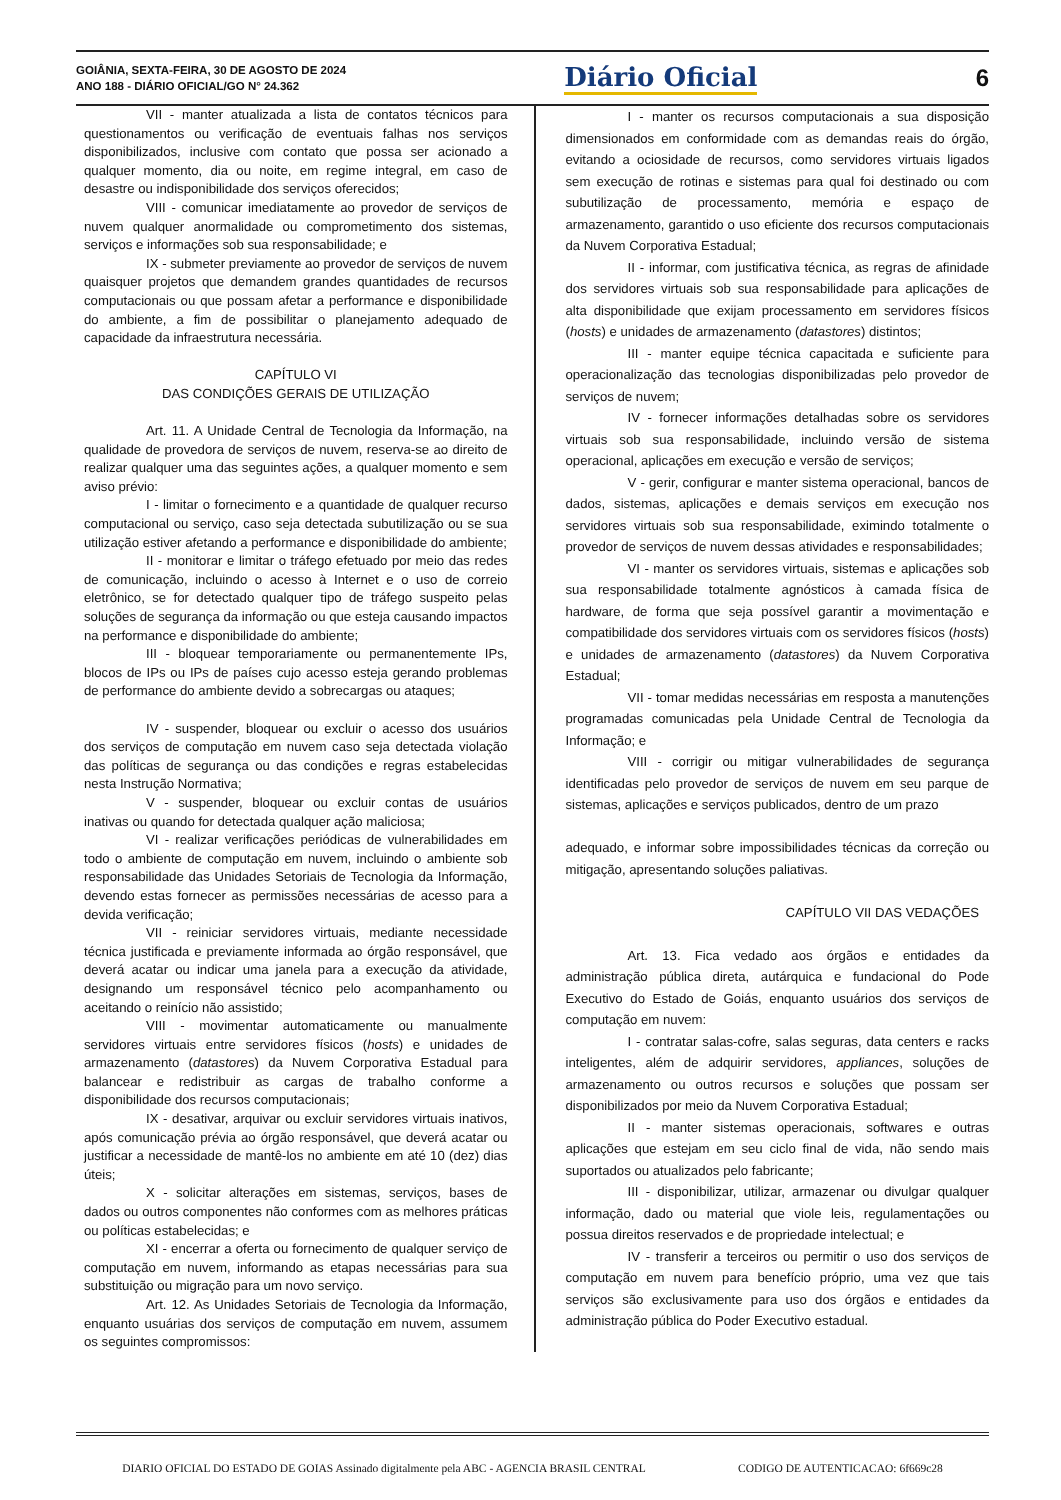GOIÂNIA, SEXTA-FEIRA, 30 DE AGOSTO DE 2024
ANO 188 - DIÁRIO OFICIAL/GO N° 24.362
Diário Oficial 6
VII - manter atualizada a lista de contatos técnicos para questionamentos ou verificação de eventuais falhas nos serviços disponibilizados, inclusive com contato que possa ser acionado a qualquer momento, dia ou noite, em regime integral, em caso de desastre ou indisponibilidade dos serviços oferecidos;
VIII - comunicar imediatamente ao provedor de serviços de nuvem qualquer anormalidade ou comprometimento dos sistemas, serviços e informações sob sua responsabilidade; e
IX - submeter previamente ao provedor de serviços de nuvem quaisquer projetos que demandem grandes quantidades de recursos computacionais ou que possam afetar a performance e disponibilidade do ambiente, a fim de possibilitar o planejamento adequado de capacidade da infraestrutura necessária.
CAPÍTULO VI
DAS CONDIÇÕES GERAIS DE UTILIZAÇÃO
Art. 11. A Unidade Central de Tecnologia da Informação, na qualidade de provedora de serviços de nuvem, reserva-se ao direito de realizar qualquer uma das seguintes ações, a qualquer momento e sem aviso prévio:
I - limitar o fornecimento e a quantidade de qualquer recurso computacional ou serviço, caso seja detectada subutilização ou se sua utilização estiver afetando a performance e disponibilidade do ambiente;
II - monitorar e limitar o tráfego efetuado por meio das redes de comunicação, incluindo o acesso à Internet e o uso de correio eletrônico, se for detectado qualquer tipo de tráfego suspeito pelas soluções de segurança da informação ou que esteja causando impactos na performance e disponibilidade do ambiente;
III - bloquear temporariamente ou permanentemente IPs, blocos de IPs ou IPs de países cujo acesso esteja gerando problemas de performance do ambiente devido a sobrecargas ou ataques;
IV - suspender, bloquear ou excluir o acesso dos usuários dos serviços de computação em nuvem caso seja detectada violação das políticas de segurança ou das condições e regras estabelecidas nesta Instrução Normativa;
V - suspender, bloquear ou excluir contas de usuários inativas ou quando for detectada qualquer ação maliciosa;
VI - realizar verificações periódicas de vulnerabilidades em todo o ambiente de computação em nuvem, incluindo o ambiente sob responsabilidade das Unidades Setoriais de Tecnologia da Informação, devendo estas fornecer as permissões necessárias de acesso para a devida verificação;
VII - reiniciar servidores virtuais, mediante necessidade técnica justificada e previamente informada ao órgão responsável, que deverá acatar ou indicar uma janela para a execução da atividade, designando um responsável técnico pelo acompanhamento ou aceitando o reinício não assistido;
VIII - movimentar automaticamente ou manualmente servidores virtuais entre servidores físicos (hosts) e unidades de armazenamento (datastores) da Nuvem Corporativa Estadual para balancear e redistribuir as cargas de trabalho conforme a disponibilidade dos recursos computacionais;
IX - desativar, arquivar ou excluir servidores virtuais inativos, após comunicação prévia ao órgão responsável, que deverá acatar ou justificar a necessidade de mantê-los no ambiente em até 10 (dez) dias úteis;
X - solicitar alterações em sistemas, serviços, bases de dados ou outros componentes não conformes com as melhores práticas ou políticas estabelecidas; e
XI - encerrar a oferta ou fornecimento de qualquer serviço de computação em nuvem, informando as etapas necessárias para sua substituição ou migração para um novo serviço.
Art. 12. As Unidades Setoriais de Tecnologia da Informação, enquanto usuárias dos serviços de computação em nuvem, assumem os seguintes compromissos:
I - manter os recursos computacionais a sua disposição dimensionados em conformidade com as demandas reais do órgão, evitando a ociosidade de recursos, como servidores virtuais ligados sem execução de rotinas e sistemas para qual foi destinado ou com subutilização de processamento, memória e espaço de armazenamento, garantido o uso eficiente dos recursos computacionais da Nuvem Corporativa Estadual;
II - informar, com justificativa técnica, as regras de afinidade dos servidores virtuais sob sua responsabilidade para aplicações de alta disponibilidade que exijam processamento em servidores físicos (hosts) e unidades de armazenamento (datastores) distintos;
III - manter equipe técnica capacitada e suficiente para operacionalização das tecnologias disponibilizadas pelo provedor de serviços de nuvem;
IV - fornecer informações detalhadas sobre os servidores virtuais sob sua responsabilidade, incluindo versão de sistema operacional, aplicações em execução e versão de serviços;
V - gerir, configurar e manter sistema operacional, bancos de dados, sistemas, aplicações e demais serviços em execução nos servidores virtuais sob sua responsabilidade, eximindo totalmente o provedor de serviços de nuvem dessas atividades e responsabilidades;
VI - manter os servidores virtuais, sistemas e aplicações sob sua responsabilidade totalmente agnósticos à camada física de hardware, de forma que seja possível garantir a movimentação e compatibilidade dos servidores virtuais com os servidores físicos (hosts) e unidades de armazenamento (datastores) da Nuvem Corporativa Estadual;
VII - tomar medidas necessárias em resposta a manutenções programadas comunicadas pela Unidade Central de Tecnologia da Informação; e
VIII - corrigir ou mitigar vulnerabilidades de segurança identificadas pelo provedor de serviços de nuvem em seu parque de sistemas, aplicações e serviços publicados, dentro de um prazo
adequado, e informar sobre impossibilidades técnicas da correção ou mitigação, apresentando soluções paliativas.
CAPÍTULO VII DAS VEDAÇÕES
Art. 13. Fica vedado aos órgãos e entidades da administração pública direta, autárquica e fundacional do Pode Executivo do Estado de Goiás, enquanto usuários dos serviços de computação em nuvem:
I - contratar salas-cofre, salas seguras, data centers e racks inteligentes, além de adquirir servidores, appliances, soluções de armazenamento ou outros recursos e soluções que possam ser disponibilizados por meio da Nuvem Corporativa Estadual;
II - manter sistemas operacionais, softwares e outras aplicações que estejam em seu ciclo final de vida, não sendo mais suportados ou atualizados pelo fabricante;
III - disponibilizar, utilizar, armazenar ou divulgar qualquer informação, dado ou material que viole leis, regulamentações ou possua direitos reservados e de propriedade intelectual; e
IV - transferir a terceiros ou permitir o uso dos serviços de computação em nuvem para benefício próprio, uma vez que tais serviços são exclusivamente para uso dos órgãos e entidades da administração pública do Poder Executivo estadual.
DIARIO OFICIAL DO ESTADO DE GOIAS Assinado digitalmente pela ABC - AGENCIA BRASIL CENTRAL CODIGO DE AUTENTICACAO: 6f669c28